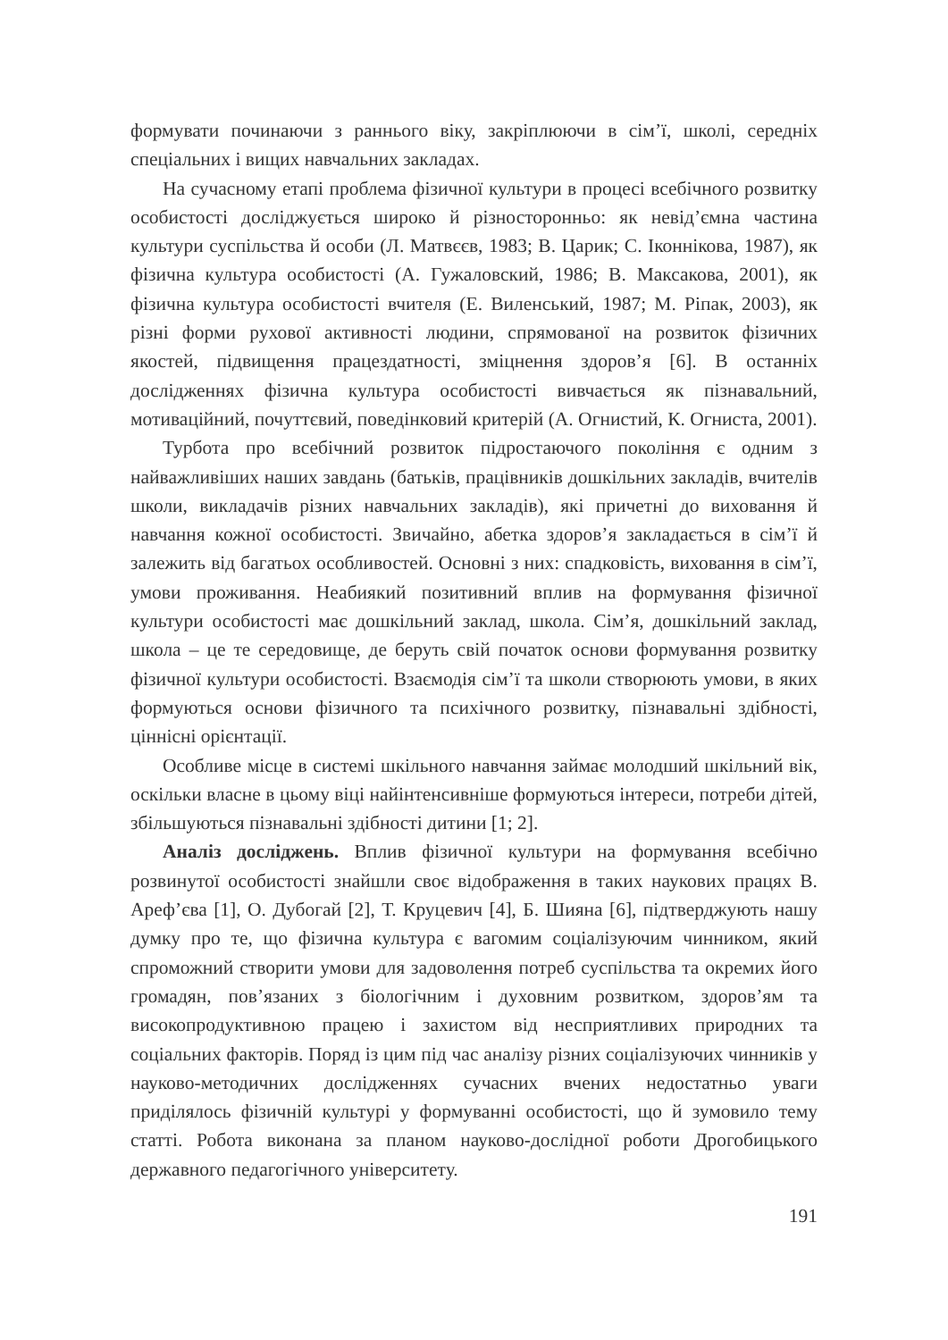формувати починаючи з раннього віку, закріплюючи в сім’ї, школі, середніх спеціальних і вищих навчальних закладах.
На сучасному етапі проблема фізичної культури в процесі всебічного розвитку особистості досліджується широко й різносторонньо: як невід’ємна частина культури суспільства й особи (Л. Матвєєв, 1983; В. Царик; С. Іконнікова, 1987), як фізична культура особистості (А. Гужаловский, 1986; В. Максакова, 2001), як фізична культура особистості вчителя (Е. Виленський, 1987; М. Ріпак, 2003), як різні форми рухової активності людини, спрямованої на розвиток фізичних якостей, підвищення працездатності, зміцнення здоров’я [6]. В останніх дослідженнях фізична культура особистості вивчається як пізнавальний, мотиваційний, почуттєвий, поведінковий критерій (А. Огнистий, К. Огниста, 2001).
Турбота про всебічний розвиток підростаючого покоління є одним з найважливіших наших завдань (батьків, працівників дошкільних закладів, вчителів школи, викладачів різних навчальних закладів), які причетні до виховання й навчання кожної особистості. Звичайно, абетка здоров’я закладається в сім’ї й залежить від багатьох особливостей. Основні з них: спадковість, виховання в сім’ї, умови проживання. Неабиякий позитивний вплив на формування фізичної культури особистості має дошкільний заклад, школа. Сім’я, дошкільний заклад, школа – це те середовище, де беруть свій початок основи формування розвитку фізичної культури особистості. Взаємодія сім’ї та школи створюють умови, в яких формуються основи фізичного та психічного розвитку, пізнавальні здібності, ціннісні орієнтації.
Особливе місце в системі шкільного навчання займає молодший шкільний вік, оскільки власне в цьому віці найінтенсивніше формуються інтереси, потреби дітей, збільшуються пізнавальні здібності дитини [1; 2].
Аналіз досліджень. Вплив фізичної культури на формування всебічно розвинутої особистості знайшли своє відображення в таких наукових працях В. Ареф’єва [1], О. Дубогай [2], Т. Круцевич [4], Б. Шияна [6], підтверджують нашу думку про те, що фізична культура є вагомим соціалізуючим чинником, який спроможний створити умови для задоволення потреб суспільства та окремих його громадян, пов’язаних з біологічним і духовним розвитком, здоров’ям та високопродуктивною працею і захистом від несприятливих природних та соціальних факторів. Поряд із цим під час аналізу різних соціалізуючих чинників у науково-методичних дослідженнях сучасних вчених недостатньо уваги приділялось фізичній культурі у формуванні особистості, що й зумовило тему статті. Робота виконана за планом науково-дослідної роботи Дрогобицького державного педагогічного університету.
191